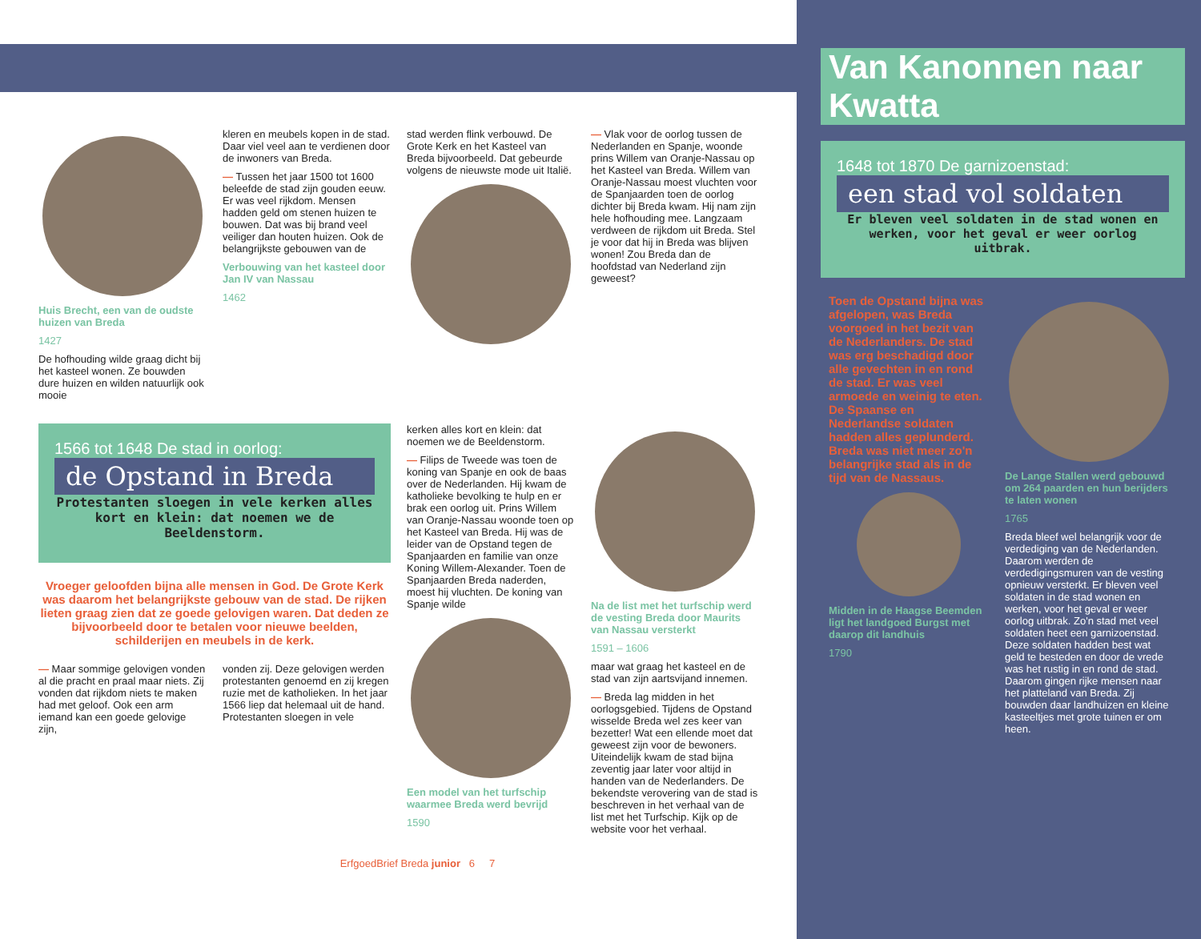Huis Brecht, een van de oudste huizen van Breda
1427
De hofhouding wilde graag dicht bij het kasteel wonen. Ze bouwden dure huizen en wilden natuurlijk ook mooie
kleren en meubels kopen in de stad. Daar viel veel aan te verdienen door de inwoners van Breda.
— Tussen het jaar 1500 tot 1600 beleefde de stad zijn gouden eeuw. Er was veel rijkdom. Mensen hadden geld om stenen huizen te bouwen. Dat was bij brand veel veiliger dan houten huizen. Ook de belangrijkste gebouwen van de
Verbouwing van het kasteel door Jan IV van Nassau
1462
stad werden flink verbouwd. De Grote Kerk en het Kasteel van Breda bijvoorbeeld. Dat gebeurde volgens de nieuwste mode uit Italië.
— Vlak voor de oorlog tussen de Nederlanden en Spanje, woonde prins Willem van Oranje-Nassau op het Kasteel van Breda. Willem van Oranje-Nassau moest vluchten voor de Spanjaarden toen de oorlog dichter bij Breda kwam. Hij nam zijn hele hofhouding mee. Langzaam verdween de rijkdom uit Breda. Stel je voor dat hij in Breda was blijven wonen! Zou Breda dan de hoofdstad van Nederland zijn geweest?
1566 tot 1648 De stad in oorlog:
de Opstand in Breda
Protestanten sloegen in vele kerken alles kort en klein: dat noemen we de Beeldenstorm.
Vroeger geloofden bijna alle mensen in God. De Grote Kerk was daarom het belangrijkste gebouw van de stad. De rijken lieten graag zien dat ze goede gelovigen waren. Dat deden ze bijvoorbeeld door te betalen voor nieuwe beelden, schilderijen en meubels in de kerk.
— Maar sommige gelovigen vonden al die pracht en praal maar niets. Zij vonden dat rijkdom niets te maken had met geloof. Ook een arm iemand kan een goede gelovige zijn,
vonden zij. Deze gelovigen werden protestanten genoemd en zij kregen ruzie met de katholieken. In het jaar 1566 liep dat helemaal uit de hand. Protestanten sloegen in vele
kerken alles kort en klein: dat noemen we de Beeldenstorm.
— Filips de Tweede was toen de koning van Spanje en ook de baas over de Nederlanden. Hij kwam de katholieke bevolking te hulp en er brak een oorlog uit. Prins Willem van Oranje-Nassau woonde toen op het Kasteel van Breda. Hij was de leider van de Opstand tegen de Spanjaarden en familie van onze Koning Willem-Alexander. Toen de Spanjaarden Breda naderden, moest hij vluchten. De koning van Spanje wilde
Een model van het turfschip waarmee Breda werd bevrijd
1590
Na de list met het turfschip werd de vesting Breda door Maurits van Nassau versterkt
1591 – 1606
maar wat graag het kasteel en de stad van zijn aartsvijand innemen.
— Breda lag midden in het oorlogsgebied. Tijdens de Opstand wisselde Breda wel zes keer van bezetter! Wat een ellende moet dat geweest zijn voor de bewoners. Uiteindelijk kwam de stad bijna zeventig jaar later voor altijd in handen van de Nederlanders. De bekendste verovering van de stad is beschreven in het verhaal van de list met het Turfschip. Kijk op de website voor het verhaal.
ErfgoedBrief Breda junior 6 7
Van Kanonnen naar Kwatta
1648 tot 1870 De garnizoenstad:
een stad vol soldaten
Er bleven veel soldaten in de stad wonen en werken, voor het geval er weer oorlog uitbrak.
Toen de Opstand bijna was afgelopen, was Breda voorgoed in het bezit van de Nederlanders. De stad was erg beschadigd door alle gevechten in en rond de stad. Er was veel armoede en weinig te eten. De Spaanse en Nederlandse soldaten hadden alles geplunderd. Breda was niet meer zo'n belangrijke stad als in de tijd van de Nassaus.
Midden in de Haagse Beemden ligt het landgoed Burgst met daarop dit landhuis
1790
De Lange Stallen werd gebouwd om 264 paarden en hun berijders te laten wonen
1765
Breda bleef wel belangrijk voor de verdediging van de Nederlanden. Daarom werden de verdedigingsmuren van de vesting opnieuw versterkt. Er bleven veel soldaten in de stad wonen en werken, voor het geval er weer oorlog uitbrak. Zo'n stad met veel soldaten heet een garnizoenstad. Deze soldaten hadden best wat geld te besteden en door de vrede was het rustig in en rond de stad. Daarom gingen rijke mensen naar het platteland van Breda. Zij bouwden daar landhuizen en kleine kasteeltjes met grote tuinen er om heen.